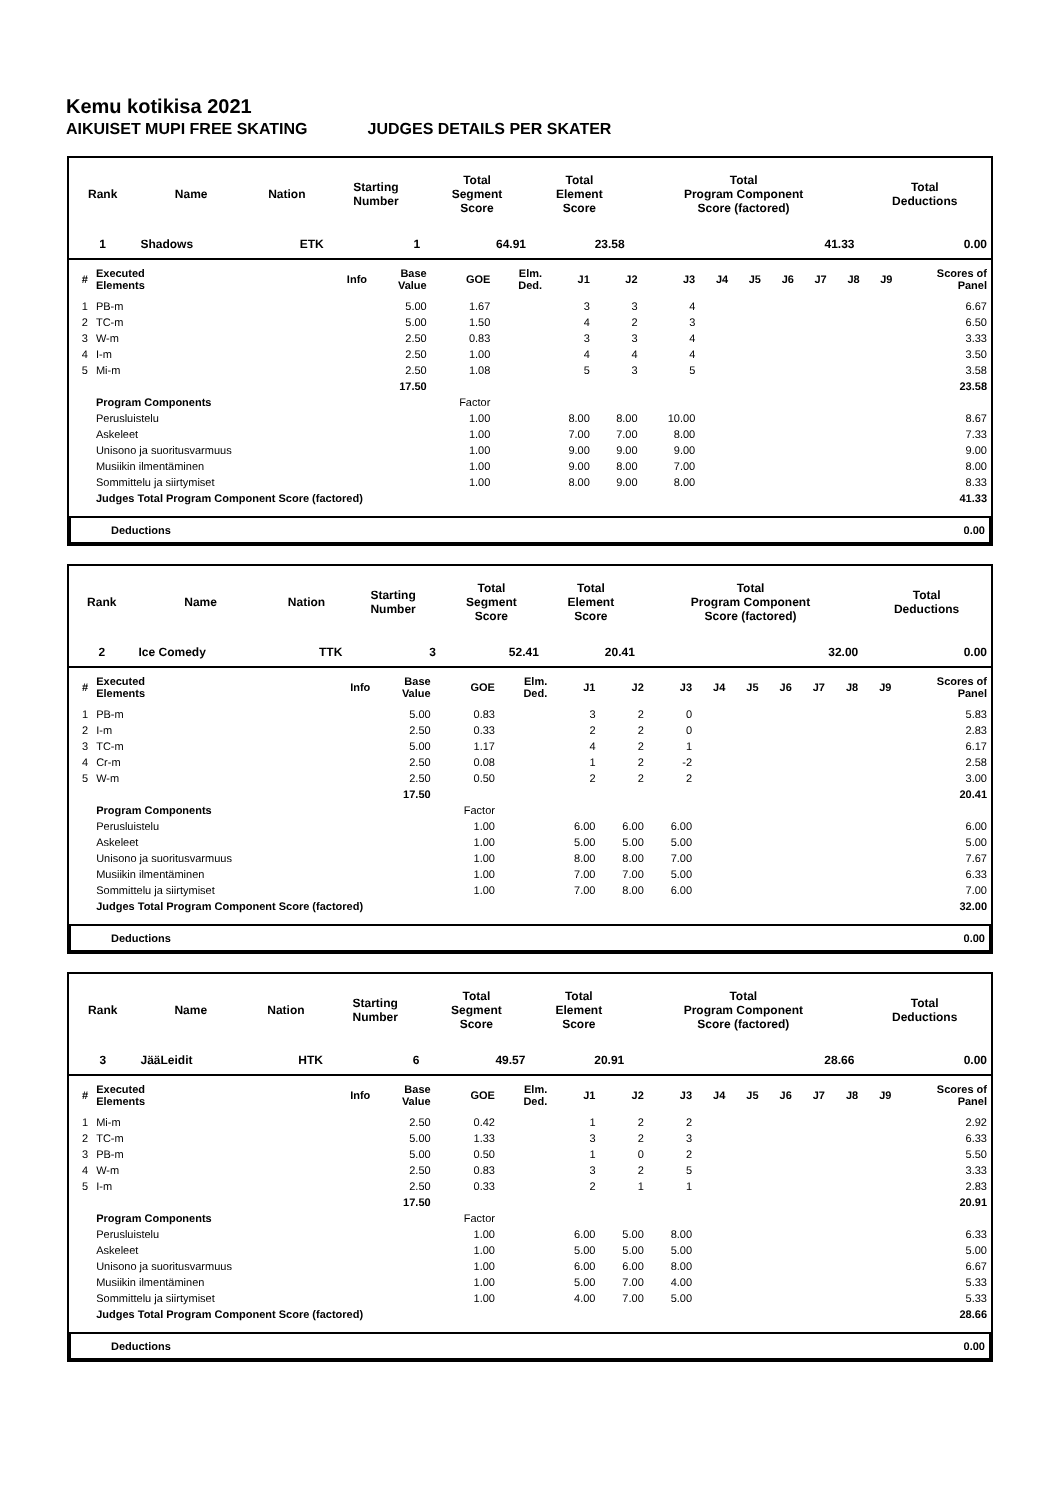Kemu kotikisa 2021
AIKUISET MUPI FREE SKATING JUDGES DETAILS PER SKATER
| Rank | Name | Nation | Starting Number | Total Segment Score | Total Element Score | Total Program Component Score (factored) | Total Deductions |
| 1 | Shadows | ETK | 1 | 64.91 | 23.58 | 41.33 | 0.00 |
| # | Executed Elements | Info | Base Value | GOE | Elm. Ded. | J1 | J2 | J3 | J4 | J5 | J6 | J7 | J8 | J9 | Scores of Panel |
| --- | --- | --- | --- | --- | --- | --- | --- | --- | --- | --- | --- | --- | --- | --- | --- |
| 1 | PB-m | | 5.00 | 1.67 | | 3 | 3 | 4 | | | | | | | 6.67 |
| 2 | TC-m | | 5.00 | 1.50 | | 4 | 2 | 3 | | | | | | | 6.50 |
| 3 | W-m | | 2.50 | 0.83 | | 3 | 3 | 4 | | | | | | | 3.33 |
| 4 | I-m | | 2.50 | 1.00 | | 4 | 4 | 4 | | | | | | | 3.50 |
| 5 | Mi-m | | 2.50 | 1.08 | | 5 | 3 | 5 | | | | | | | 3.58 |
| | | | 17.50 | | | | | | | | | | | | 23.58 |
| | Program Components | | | Factor | | | | | | | | | | | |
| | Perusluistelu | | | 1.00 | | 8.00 | 8.00 | 10.00 | | | | | | | 8.67 |
| | Askeleet | | | 1.00 | | 7.00 | 7.00 | 8.00 | | | | | | | 7.33 |
| | Unisono ja suoritusvarmuus | | | 1.00 | | 9.00 | 9.00 | 9.00 | | | | | | | 9.00 |
| | Musiikin ilmentäminen | | | 1.00 | | 9.00 | 8.00 | 7.00 | | | | | | | 8.00 |
| | Sommittelu ja siirtymiset | | | 1.00 | | 8.00 | 9.00 | 8.00 | | | | | | | 8.33 |
| | Judges Total Program Component Score (factored) | | | | | | | | | | | | | | 41.33 |
Deductions 0.00
| Rank | Name | Nation | Starting Number | Total Segment Score | Total Element Score | Total Program Component Score (factored) | Total Deductions |
| 2 | Ice Comedy | TTK | 3 | 52.41 | 20.41 | 32.00 | 0.00 |
| # | Executed Elements | Info | Base Value | GOE | Elm. Ded. | J1 | J2 | J3 | J4 | J5 | J6 | J7 | J8 | J9 | Scores of Panel |
| --- | --- | --- | --- | --- | --- | --- | --- | --- | --- | --- | --- | --- | --- | --- | --- |
| 1 | PB-m | | 5.00 | 0.83 | | 3 | 2 | 0 | | | | | | | 5.83 |
| 2 | I-m | | 2.50 | 0.33 | | 2 | 2 | 0 | | | | | | | 2.83 |
| 3 | TC-m | | 5.00 | 1.17 | | 4 | 2 | 1 | | | | | | | 6.17 |
| 4 | Cr-m | | 2.50 | 0.08 | | 1 | 2 | -2 | | | | | | | 2.58 |
| 5 | W-m | | 2.50 | 0.50 | | 2 | 2 | 2 | | | | | | | 3.00 |
| | | | 17.50 | | | | | | | | | | | | 20.41 |
| | Program Components | | | Factor | | | | | | | | | | | |
| | Perusluistelu | | | 1.00 | | 6.00 | 6.00 | 6.00 | | | | | | | 6.00 |
| | Askeleet | | | 1.00 | | 5.00 | 5.00 | 5.00 | | | | | | | 5.00 |
| | Unisono ja suoritusvarmuus | | | 1.00 | | 8.00 | 8.00 | 7.00 | | | | | | | 7.67 |
| | Musiikin ilmentäminen | | | 1.00 | | 7.00 | 7.00 | 5.00 | | | | | | | 6.33 |
| | Sommittelu ja siirtymiset | | | 1.00 | | 7.00 | 8.00 | 6.00 | | | | | | | 7.00 |
| | Judges Total Program Component Score (factored) | | | | | | | | | | | | | | 32.00 |
Deductions 0.00
| Rank | Name | Nation | Starting Number | Total Segment Score | Total Element Score | Total Program Component Score (factored) | Total Deductions |
| 3 | JääLeidit | HTK | 6 | 49.57 | 20.91 | 28.66 | 0.00 |
| # | Executed Elements | Info | Base Value | GOE | Elm. Ded. | J1 | J2 | J3 | J4 | J5 | J6 | J7 | J8 | J9 | Scores of Panel |
| --- | --- | --- | --- | --- | --- | --- | --- | --- | --- | --- | --- | --- | --- | --- | --- |
| 1 | Mi-m | | 2.50 | 0.42 | | 1 | 2 | 2 | | | | | | | 2.92 |
| 2 | TC-m | | 5.00 | 1.33 | | 3 | 2 | 3 | | | | | | | 6.33 |
| 3 | PB-m | | 5.00 | 0.50 | | 1 | 0 | 2 | | | | | | | 5.50 |
| 4 | W-m | | 2.50 | 0.83 | | 3 | 2 | 5 | | | | | | | 3.33 |
| 5 | I-m | | 2.50 | 0.33 | | 2 | 1 | 1 | | | | | | | 2.83 |
| | | | 17.50 | | | | | | | | | | | | 20.91 |
| | Program Components | | | Factor | | | | | | | | | | | |
| | Perusluistelu | | | 1.00 | | 6.00 | 5.00 | 8.00 | | | | | | | 6.33 |
| | Askeleet | | | 1.00 | | 5.00 | 5.00 | 5.00 | | | | | | | 5.00 |
| | Unisono ja suoritusvarmuus | | | 1.00 | | 6.00 | 6.00 | 8.00 | | | | | | | 6.67 |
| | Musiikin ilmentäminen | | | 1.00 | | 5.00 | 7.00 | 4.00 | | | | | | | 5.33 |
| | Sommittelu ja siirtymiset | | | 1.00 | | 4.00 | 7.00 | 5.00 | | | | | | | 5.33 |
| | Judges Total Program Component Score (factored) | | | | | | | | | | | | | | 28.66 |
Deductions 0.00